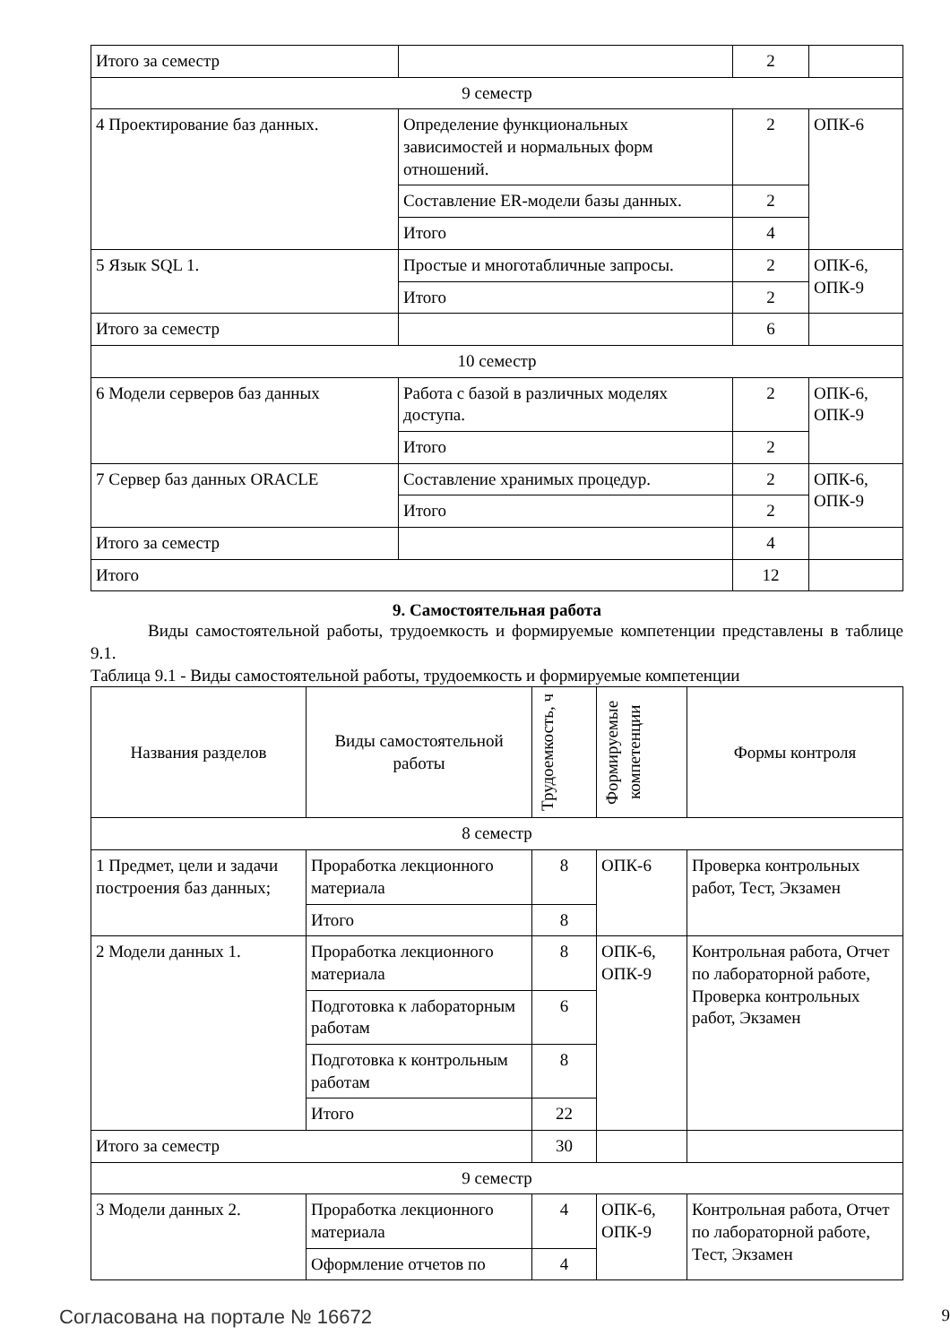| Итого за семестр | | 2 | |
| 9 семестр | | | |
| 4 Проектирование баз данных. | Определение функциональных зависимостей и нормальных форм отношений. | 2 | ОПК-6 |
| | Составление ER-модели базы данных. | 2 | |
| | Итого | 4 | |
| 5 Язык SQL 1. | Простые и многотабличные запросы. | 2 | ОПК-6, ОПК-9 |
| | Итого | 2 | |
| Итого за семестр | | 6 | |
| 10 семестр | | | |
| 6 Модели серверов баз данных | Работа с базой в различных моделях доступа. | 2 | ОПК-6, ОПК-9 |
| | Итого | 2 | |
| 7 Сервер баз данных ORACLE | Составление хранимых процедур. | 2 | ОПК-6, ОПК-9 |
| | Итого | 2 | |
| Итого за семестр | | 4 | |
| Итого | | 12 | |
9. Самостоятельная работа
Виды самостоятельной работы, трудоемкость и формируемые компетенции представлены в таблице 9.1.
Таблица 9.1 - Виды самостоятельной работы, трудоемкость и формируемые компетенции
| Названия разделов | Виды самостоятельной работы | Трудоемкость, ч | Формируемые компетенции | Формы контроля |
| --- | --- | --- | --- | --- |
| 8 семестр | | | | |
| 1 Предмет, цели и задачи построения баз данных; | Проработка лекционного материала | 8 | ОПК-6 | Проверка контрольных работ, Тест, Экзамен |
| | Итого | 8 | | |
| 2 Модели данных 1. | Проработка лекционного материала | 8 | ОПК-6, ОПК-9 | Контрольная работа, Отчет по лабораторной работе, Проверка контрольных работ, Экзамен |
| | Подготовка к лабораторным работам | 6 | | |
| | Подготовка к контрольным работам | 8 | | |
| | Итого | 22 | | |
| Итого за семестр | | 30 | | |
| 9 семестр | | | | |
| 3 Модели данных 2. | Проработка лекционного материала | 4 | ОПК-6, ОПК-9 | Контрольная работа, Отчет по лабораторной работе, Тест, Экзамен |
| | Оформление отчетов по | 4 | | |
Согласована на портале № 16672 9